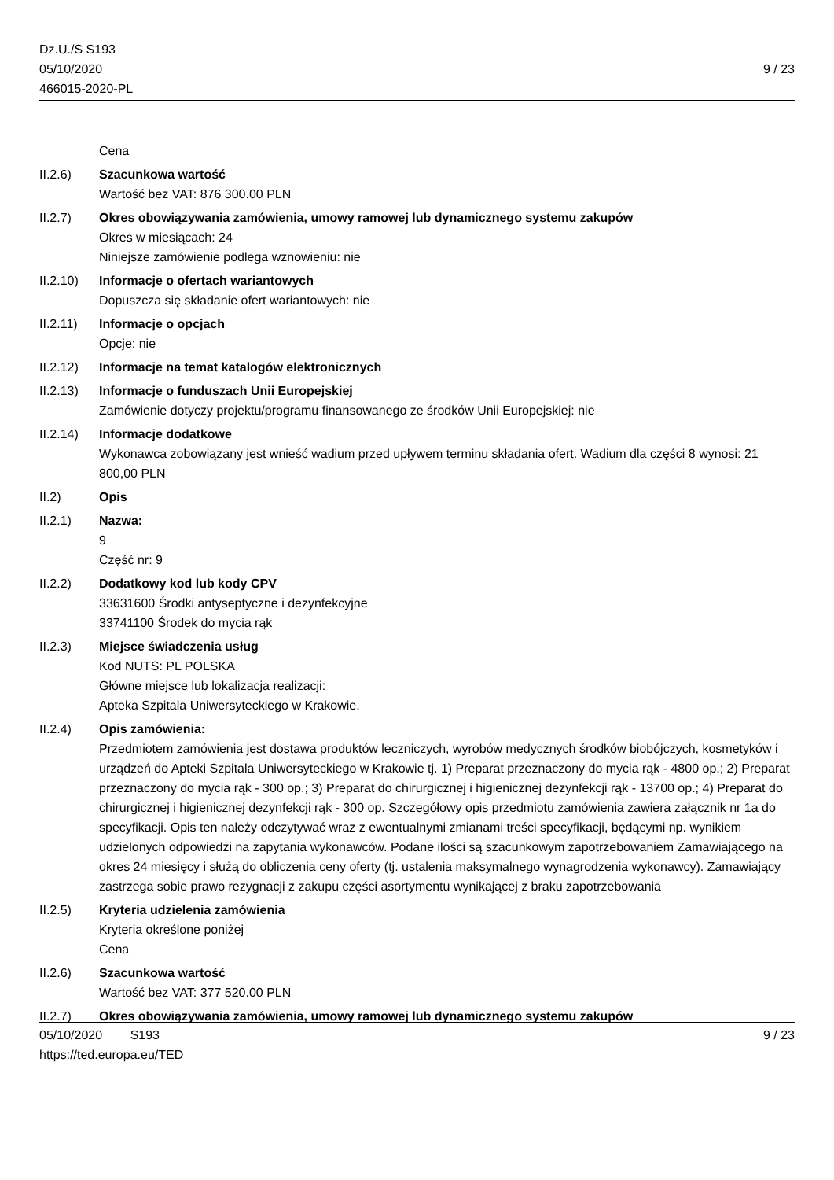Dz.U./S S193
05/10/2020
466015-2020-PL
9 / 23
Cena
II.2.6) Szacunkowa wartość
Wartość bez VAT: 876 300.00 PLN
II.2.7) Okres obowiązywania zamówienia, umowy ramowej lub dynamicznego systemu zakupów
Okres w miesiącach: 24
Niniejsze zamówienie podlega wznowieniu: nie
II.2.10)
Informacje o ofertach wariantowych
Dopuszcza się składanie ofert wariantowych: nie
II.2.11)
Informacje o opcjach
Opcje: nie
II.2.12)
Informacje na temat katalogów elektronicznych
II.2.13)
Informacje o funduszach Unii Europejskiej
Zamówienie dotyczy projektu/programu finansowanego ze środków Unii Europejskiej: nie
II.2.14)
Informacje dodatkowe
Wykonawca zobowiązany jest wnieść wadium przed upływem terminu składania ofert. Wadium dla części 8 wynosi: 21 800,00 PLN
II.2) Opis
II.2.1) Nazwa:
9
Część nr: 9
II.2.2) Dodatkowy kod lub kody CPV
33631600 Środki antyseptyczne i dezynfekcyjne
33741100 Środek do mycia rąk
II.2.3) Miejsce świadczenia usług
Kod NUTS: PL POLSKA
Główne miejsce lub lokalizacja realizacji:
Apteka Szpitala Uniwersyteckiego w Krakowie.
II.2.4) Opis zamówienia:
Przedmiotem zamówienia jest dostawa produktów leczniczych, wyrobów medycznych środków biobójczych, kosmetyków i urządzeń do Apteki Szpitala Uniwersyteckiego w Krakowie tj. 1) Preparat przeznaczony do mycia rąk - 4800 op.; 2) Preparat przeznaczony do mycia rąk - 300 op.; 3) Preparat do chirurgicznej i higienicznej dezynfekcji rąk - 13700 op.; 4) Preparat do chirurgicznej i higienicznej dezynfekcji rąk - 300 op. Szczegółowy opis przedmiotu zamówienia zawiera załącznik nr 1a do specyfikacji. Opis ten należy odczytywać wraz z ewentualnymi zmianami treści specyfikacji, będącymi np. wynikiem udzielonych odpowiedzi na zapytania wykonawców. Podane ilości są szacunkowym zapotrzebowaniem Zamawiającego na okres 24 miesięcy i służą do obliczenia ceny oferty (tj. ustalenia maksymalnego wynagrodzenia wykonawcy). Zamawiający zastrzega sobie prawo rezygnacji z zakupu części asortymentu wynikającej z braku zapotrzebowania
II.2.5) Kryteria udzielenia zamówienia
Kryteria określone poniżej
Cena
II.2.6) Szacunkowa wartość
Wartość bez VAT: 377 520.00 PLN
II.2.7) Okres obowiązywania zamówienia, umowy ramowej lub dynamicznego systemu zakupów
05/10/2020 S193 9 / 23
https://ted.europa.eu/TED